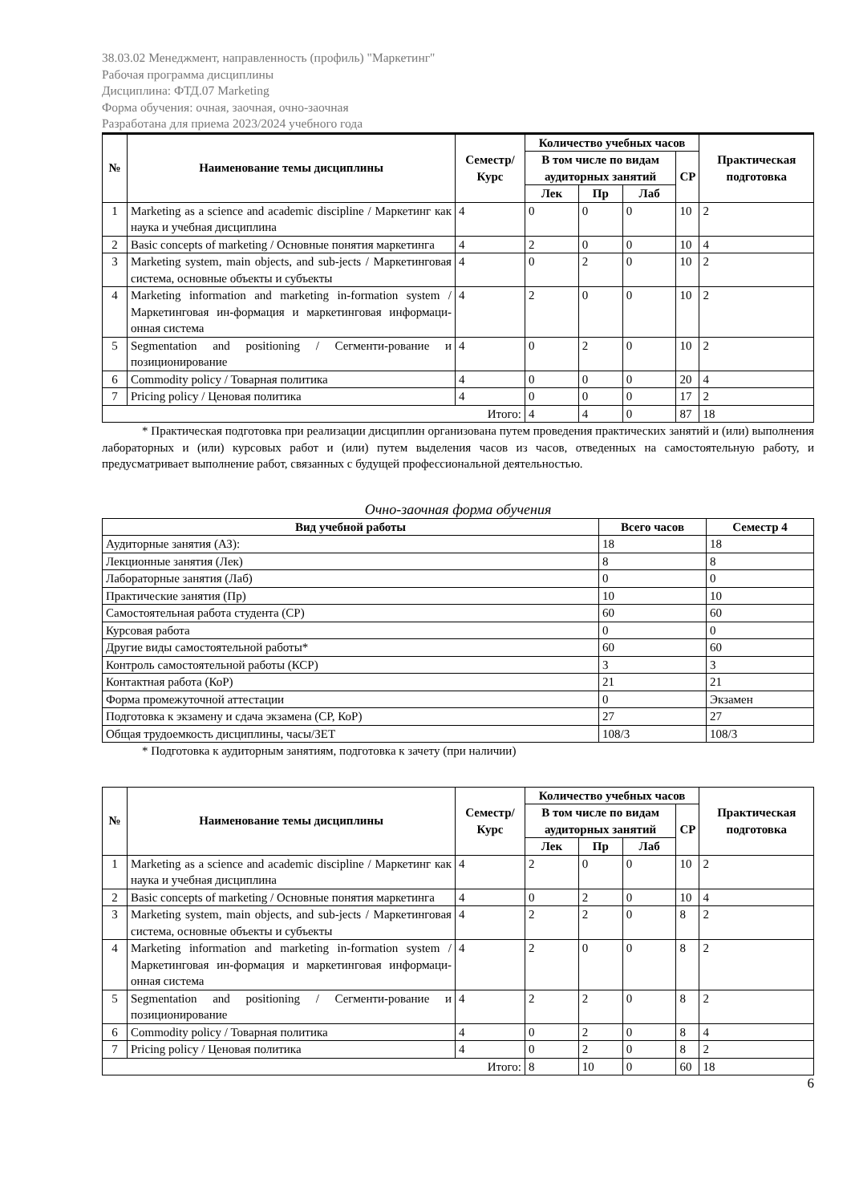38.03.02 Менеджмент, направленность (профиль) "Маркетинг"
Рабочая программа дисциплины
Дисциплина: ФТД.07 Marketing
Форма обучения: очная, заочная, очно-заочная
Разработана для приема 2023/2024 учебного года
| № | Наименование темы дисциплины | Семестр/ Курс | Количество учебных часов | | | | Практическая подготовка |
| --- | --- | --- | --- | --- | --- | --- | --- |
| | | | В том числе по видам аудиторных занятий | | | СР | |
| | | | Лек | Пр | Лаб | | |
| 1 | Marketing as a science and academic discipline / Маркетинг как наука и учебная дисциплина | 4 | 0 | 0 | 0 | 10 | 2 |
| 2 | Basic concepts of marketing / Основные понятия маркетинга | 4 | 2 | 0 | 0 | 10 | 4 |
| 3 | Marketing system, main objects, and sub-jects / Маркетинговая система, основные объекты и субъекты | 4 | 0 | 2 | 0 | 10 | 2 |
| 4 | Marketing information and marketing in-formation system / Маркетинговая ин-формация и маркетинговая информаци-онная система | 4 | 2 | 0 | 0 | 10 | 2 |
| 5 | Segmentation and positioning / Сегменти-рование и позиционирование | 4 | 0 | 2 | 0 | 10 | 2 |
| 6 | Commodity policy / Товарная политика | 4 | 0 | 0 | 0 | 20 | 4 |
| 7 | Pricing policy / Ценовая политика | 4 | 0 | 0 | 0 | 17 | 2 |
| Итого: | | | 4 | 4 | 0 | 87 | 18 |
* Практическая подготовка при реализации дисциплин организована путем проведения практических занятий и (или) выполнения лабораторных и (или) курсовых работ и (или) путем выделения часов из часов, отведенных на самостоятельную работу, и предусматривает выполнение работ, связанных с будущей профессиональной деятельностью.
Очно-заочная форма обучения
| Вид учебной работы | Всего часов | Семестр 4 |
| --- | --- | --- |
| Аудиторные занятия (АЗ): | 18 | 18 |
| Лекционные занятия (Лек) | 8 | 8 |
| Лабораторные занятия (Лаб) | 0 | 0 |
| Практические занятия (Пр) | 10 | 10 |
| Самостоятельная работа студента (СР) | 60 | 60 |
| Курсовая работа | 0 | 0 |
| Другие виды самостоятельной работы* | 60 | 60 |
| Контроль самостоятельной работы (КСР) | 3 | 3 |
| Контактная работа (КоР) | 21 | 21 |
| Форма промежуточной аттестации | 0 | Экзамен |
| Подготовка к экзамену и сдача экзамена (СР, КоР) | 27 | 27 |
| Общая трудоемкость дисциплины, часы/ЗЕТ | 108/3 | 108/3 |
* Подготовка к аудиторным занятиям, подготовка к зачету (при наличии)
| № | Наименование темы дисциплины | Семестр/ Курс | Количество учебных часов | | | | Практическая подготовка |
| --- | --- | --- | --- | --- | --- | --- | --- |
| | | | В том числе по видам аудиторных занятий | | | СР | |
| | | | Лек | Пр | Лаб | | |
| 1 | Marketing as a science and academic discipline / Маркетинг как наука и учебная дисциплина | 4 | 2 | 0 | 0 | 10 | 2 |
| 2 | Basic concepts of marketing / Основные понятия маркетинга | 4 | 0 | 2 | 0 | 10 | 4 |
| 3 | Marketing system, main objects, and sub-jects / Маркетинговая система, основные объекты и субъекты | 4 | 2 | 2 | 0 | 8 | 2 |
| 4 | Marketing information and marketing in-formation system / Маркетинговая ин-формация и маркетинговая информаци-онная система | 4 | 2 | 0 | 0 | 8 | 2 |
| 5 | Segmentation and positioning / Сегменти-рование и позиционирование | 4 | 2 | 2 | 0 | 8 | 2 |
| 6 | Commodity policy / Товарная политика | 4 | 0 | 2 | 0 | 8 | 4 |
| 7 | Pricing policy / Ценовая политика | 4 | 0 | 2 | 0 | 8 | 2 |
| Итого: | | | 8 | 10 | 0 | 60 | 18 |
6